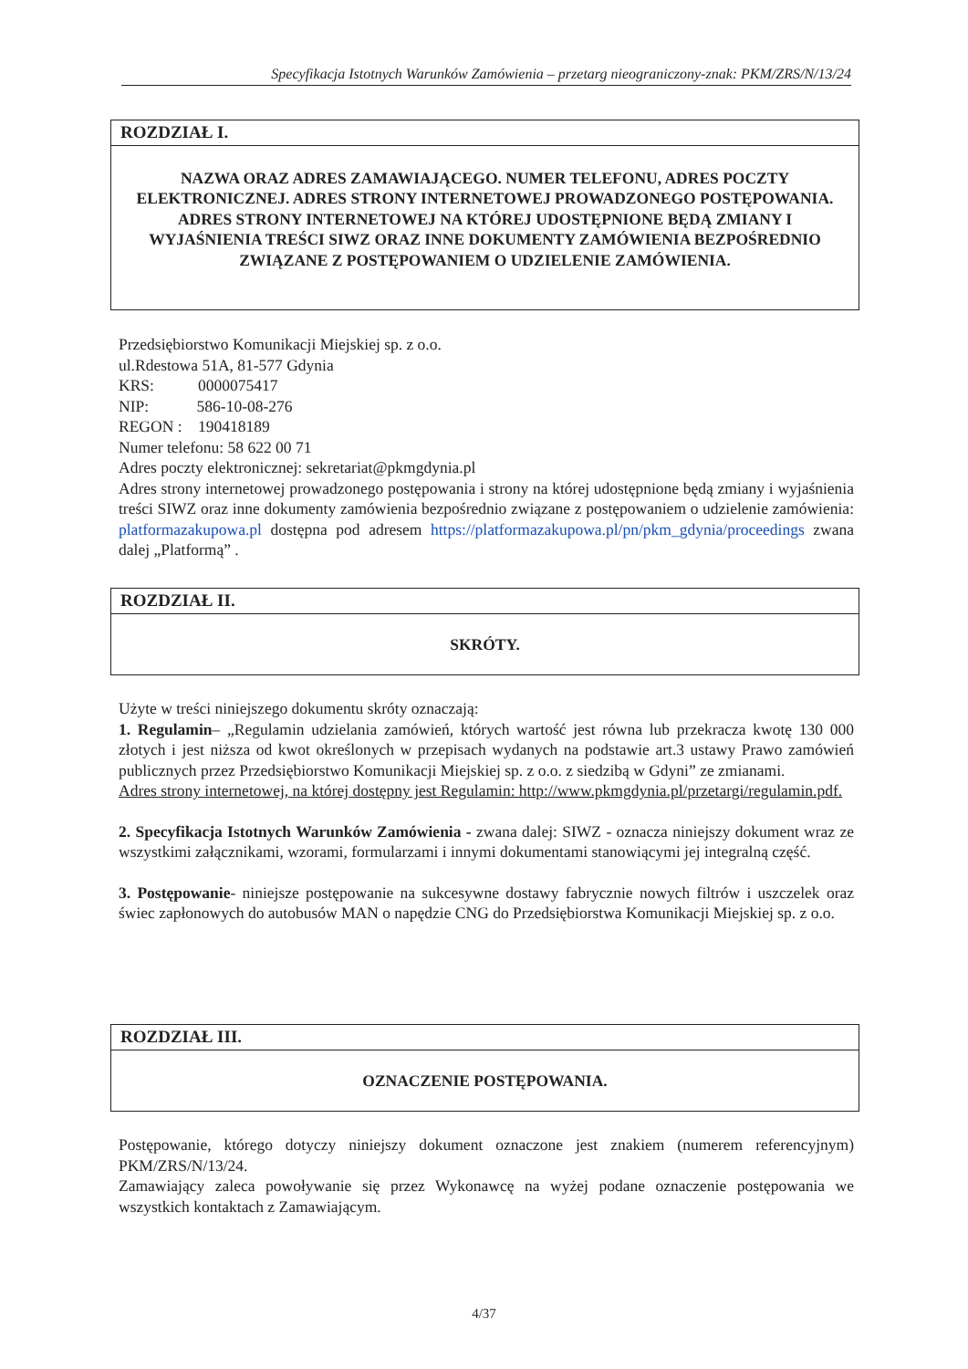Specyfikacja Istotnych Warunków Zamówienia – przetarg nieograniczony-znak: PKM/ZRS/N/13/24
ROZDZIAŁ I.
NAZWA ORAZ ADRES ZAMAWIAJĄCEGO. NUMER TELEFONU, ADRES POCZTY ELEKTRONICZNEJ. ADRES STRONY INTERNETOWEJ PROWADZONEGO POSTĘPOWANIA. ADRES STRONY INTERNETOWEJ NA KTÓREJ UDOSTĘPNIONE BĘDĄ ZMIANY I WYJAŚNIENIA TREŚCI SIWZ ORAZ INNE DOKUMENTY ZAMÓWIENIA BEZPOŚREDNIO ZWIĄZANE Z POSTĘPOWANIEM O UDZIELENIE ZAMÓWIENIA.
Przedsiębiorstwo Komunikacji Miejskiej sp. z o.o.
ul.Rdestowa 51A, 81-577 Gdynia
KRS: 0000075417
NIP: 586-10-08-276
REGON : 190418189
Numer telefonu: 58 622 00 71
Adres poczty elektronicznej: sekretariat@pkmgdynia.pl
Adres strony internetowej prowadzonego postępowania i strony na której udostępnione będą zmiany i wyjaśnienia treści SIWZ oraz inne dokumenty zamówienia bezpośrednio związane z postępowaniem o udzielenie zamówienia: platformazakupowa.pl dostępna pod adresem https://platformazakupowa.pl/pn/pkm_gdynia/proceedings zwana dalej „Platformą” .
ROZDZIAŁ II.
SKRÓTY.
Użyte w treści niniejszego dokumentu skróty oznaczają:
1. Regulamin– „Regulamin udzielania zamówień, których wartość jest równa lub przekracza kwotę 130 000 złotych i jest niższa od kwot określonych w przepisach wydanych na podstawie art.3 ustawy Prawo zamówień publicznych przez Przedsiębiorstwo Komunikacji Miejskiej sp. z o.o. z siedzibą w Gdyni” ze zmianami.
Adres strony internetowej, na której dostępny jest Regulamin: http://www.pkmgdynia.pl/przetargi/regulamin.pdf.
2. Specyfikacja Istotnych Warunków Zamówienia - zwana dalej: SIWZ - oznacza niniejszy dokument wraz ze wszystkimi załącznikami, wzorami, formularzami i innymi dokumentami stanowiącymi jej integralną część.
3. Postępowanie- niniejsze postępowanie na sukcesywne dostawy fabrycznie nowych filtrów i uszczelek oraz świec zapłonowych do autobusów MAN o napędzie CNG do Przedsiębiorstwa Komunikacji Miejskiej sp. z o.o.
ROZDZIAŁ III.
OZNACZENIE POSTĘPOWANIA.
Postępowanie, którego dotyczy niniejszy dokument oznaczone jest znakiem (numerem referencyjnym) PKM/ZRS/N/13/24.
Zamawiający zaleca powoływanie się przez Wykonawcę na wyżej podane oznaczenie postępowania we wszystkich kontaktach z Zamawiającym.
4/37